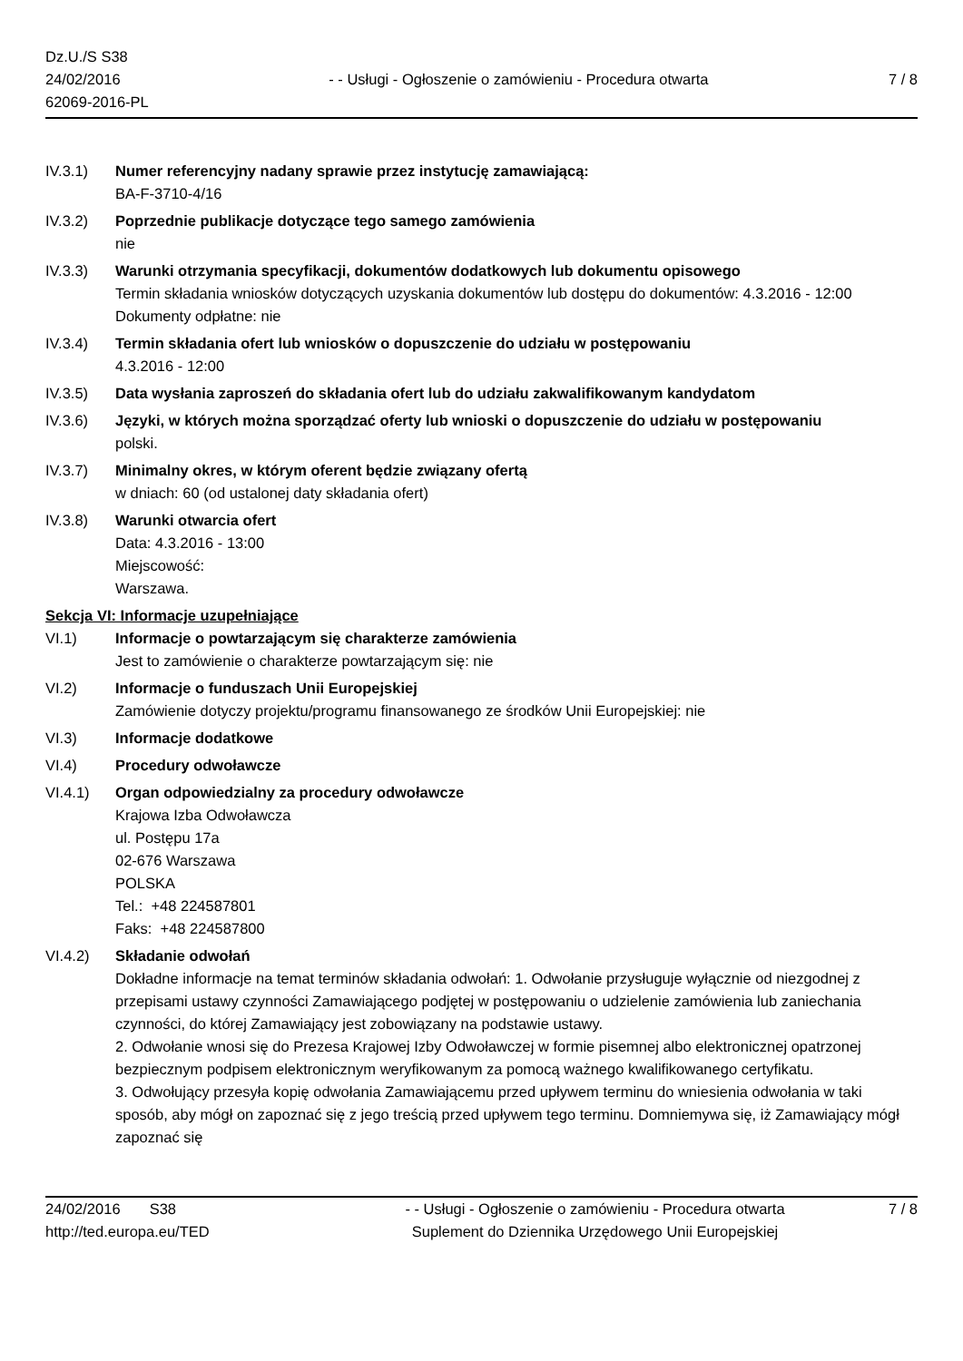Dz.U./S S38
24/02/2016
62069-2016-PL
- - Usługi - Ogłoszenie o zamówieniu - Procedura otwarta
7 / 8
IV.3.1) Numer referencyjny nadany sprawie przez instytucję zamawiającą:
BA-F-3710-4/16
IV.3.2) Poprzednie publikacje dotyczące tego samego zamówienia
nie
IV.3.3) Warunki otrzymania specyfikacji, dokumentów dodatkowych lub dokumentu opisowego
Termin składania wniosków dotyczących uzyskania dokumentów lub dostępu do dokumentów: 4.3.2016 - 12:00
Dokumenty odpłatne: nie
IV.3.4) Termin składania ofert lub wniosków o dopuszczenie do udziału w postępowaniu
4.3.2016 - 12:00
IV.3.5) Data wysłania zaproszeń do składania ofert lub do udziału zakwalifikowanym kandydatom
IV.3.6) Języki, w których można sporządzać oferty lub wnioski o dopuszczenie do udziału w postępowaniu
polski.
IV.3.7) Minimalny okres, w którym oferent będzie związany ofertą
w dniach: 60 (od ustalonej daty składania ofert)
IV.3.8) Warunki otwarcia ofert
Data: 4.3.2016 - 13:00
Miejscowość:
Warszawa.
Sekcja VI: Informacje uzupełniające
VI.1) Informacje o powtarzającym się charakterze zamówienia
Jest to zamówienie o charakterze powtarzającym się: nie
VI.2) Informacje o funduszach Unii Europejskiej
Zamówienie dotyczy projektu/programu finansowanego ze środków Unii Europejskiej: nie
VI.3) Informacje dodatkowe
VI.4) Procedury odwoławcze
VI.4.1) Organ odpowiedzialny za procedury odwoławcze
Krajowa Izba Odwoławcza
ul. Postępu 17a
02-676 Warszawa
POLSKA
Tel.: +48 224587801
Faks: +48 224587800
VI.4.2) Składanie odwołań
Dokładne informacje na temat terminów składania odwołań: 1. Odwołanie przysługuje wyłącznie od niezgodnej z przepisami ustawy czynności Zamawiającego podjętej w postępowaniu o udzielenie zamówienia lub zaniechania czynności, do której Zamawiający jest zobowiązany na podstawie ustawy.
2. Odwołanie wnosi się do Prezesa Krajowej Izby Odwoławczej w formie pisemnej albo elektronicznej opatrzonej bezpiecznym podpisem elektronicznym weryfikowanym za pomocą ważnego kwalifikowanego certyfikatu.
3. Odwołujący przesyła kopię odwołania Zamawiającemu przed upływem terminu do wniesienia odwołania w taki sposób, aby mógł on zapoznać się z jego treścią przed upływem tego terminu. Domniemywa się, iż Zamawiający mógł zapoznać się
24/02/2016 S38 - - Usługi - Ogłoszenie o zamówieniu - Procedura otwarta
7 / 8
http://ted.europa.eu/TED Suplement do Dziennika Urzędowego Unii Europejskiej